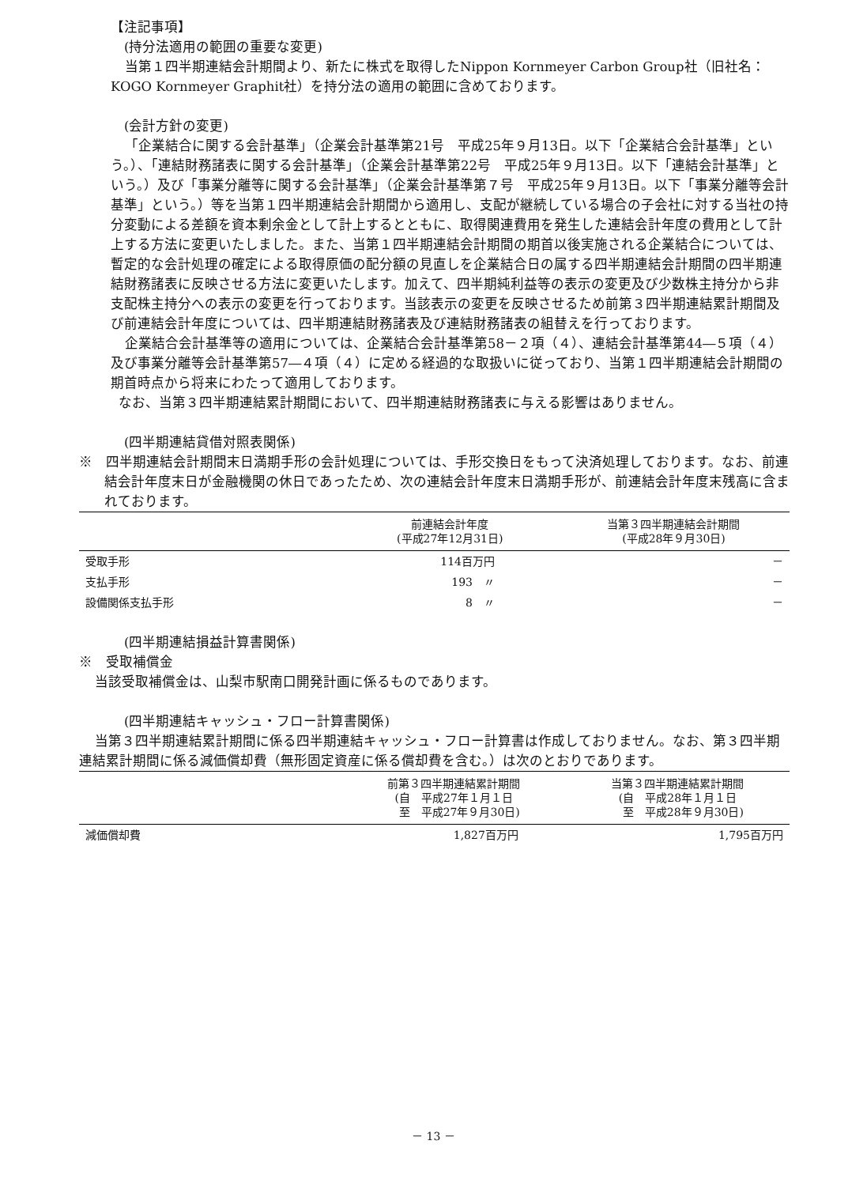【注記事項】
(持分法適用の範囲の重要な変更)
当第１四半期連結会計期間より、新たに株式を取得したNippon Kornmeyer Carbon Group社（旧社名：KOGO Kornmeyer Graphit社）を持分法の適用の範囲に含めております。
(会計方針の変更)
「企業結合に関する会計基準」（企業会計基準第21号　平成25年９月13日。以下「企業結合会計基準」という。）、「連結財務諸表に関する会計基準」（企業会計基準第22号　平成25年９月13日。以下「連結会計基準」という。）及び「事業分離等に関する会計基準」（企業会計基準第７号　平成25年９月13日。以下「事業分離等会計基準」という。）等を当第１四半期連結会計期間から適用し、支配が継続している場合の子会社に対する当社の持分変動による差額を資本剰余金として計上するとともに、取得関連費用を発生した連結会計年度の費用として計上する方法に変更いたしました。また、当第１四半期連結会計期間の期首以後実施される企業結合については、暫定的な会計処理の確定による取得原価の配分額の見直しを企業結合日の属する四半期連結会計期間の四半期連結財務諸表に反映させる方法に変更いたします。加えて、四半期純利益等の表示の変更及び少数株主持分から非支配株主持分への表示の変更を行っております。当該表示の変更を反映させるため前第３四半期連結累計期間及び前連結会計年度については、四半期連結財務諸表及び連結財務諸表の組替えを行っております。
企業結合会計基準等の適用については、企業結合会計基準第58－２項（４）、連結会計基準第44―５項（４）及び事業分離等会計基準第57―４項（４）に定める経過的な取扱いに従っており、当第１四半期連結会計期間の期首時点から将来にわたって適用しております。
なお、当第３四半期連結累計期間において、四半期連結財務諸表に与える影響はありません。
(四半期連結貸借対照表関係)
※　四半期連結会計期間末日満期手形の会計処理については、手形交換日をもって決済処理しております。なお、前連結会計年度末日が金融機関の休日であったため、次の連結会計年度末日満期手形が、前連結会計年度末残高に含まれております。
| | 前連結会計年度 (平成27年12月31日) | 当第３四半期連結会計期間 (平成28年９月30日) |
| --- | --- | --- |
| 受取手形 | 114百万円 | － |
| 支払手形 | 193 〃 | － |
| 設備関係支払手形 | 8 〃 | － |
(四半期連結損益計算書関係)
※　受取補償金
当該受取補償金は、山梨市駅南口開発計画に係るものであります。
(四半期連結キャッシュ・フロー計算書関係)
当第３四半期連結累計期間に係る四半期連結キャッシュ・フロー計算書は作成しておりません。なお、第３四半期連結累計期間に係る減価償却費（無形固定資産に係る償却費を含む。）は次のとおりであります。
| | 前第３四半期連結累計期間 (自 平成27年１月１日 至 平成27年９月30日) | 当第３四半期連結累計期間 (自 平成28年１月１日 至 平成28年９月30日) |
| --- | --- | --- |
| 減価償却費 | 1,827百万円 | 1,795百万円 |
－ 13 －